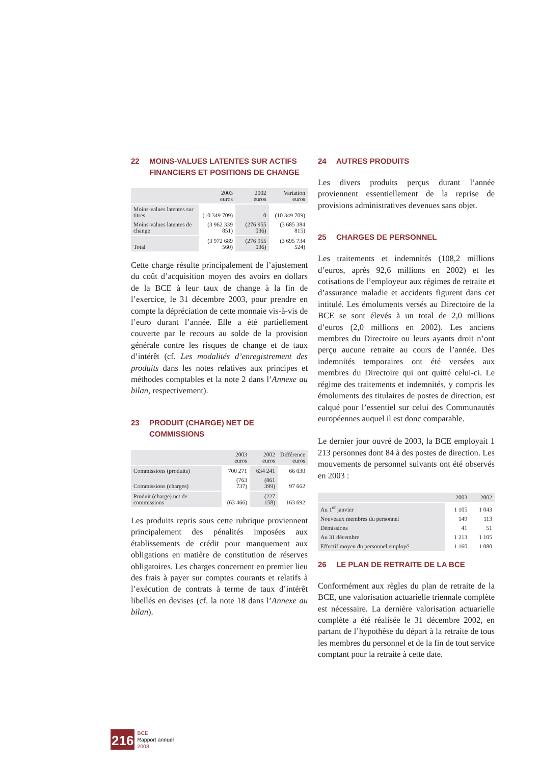22 MOINS-VALUES LATENTES SUR ACTIFS FINANCIERS ET POSITIONS DE CHANGE
| | 2003 euros | 2002 euros | Variation euros |
| --- | --- | --- | --- |
| Moins-values latentes sur titres | (10 349 709) | 0 | (10 349 709) |
| Moins-values latentes de change | (3 962 339 851) | (276 955 036) | (3 685 384 815) |
| Total | (3 972 689 560) | (276 955 036) | (3 695 734 524) |
Cette charge résulte principalement de l’ajustement du coût d’acquisition moyen des avoirs en dollars de la BCE à leur taux de change à la fin de l’exercice, le 31 décembre 2003, pour prendre en compte la dépréciation de cette monnaie vis-à-vis de l’euro durant l’année. Elle a été partiellement couverte par le recours au solde de la provision générale contre les risques de change et de taux d’intérêt (cf. Les modalités d’enregistrement des produits dans les notes relatives aux principes et méthodes comptables et la note 2 dans l’Annexe au bilan, respectivement).
23 PRODUIT (CHARGE) NET DE COMMISSIONS
| | 2003 euros | 2002 euros | Différence euros |
| --- | --- | --- | --- |
| Commissions (produits) | 700 271 | 634 241 | 66 030 |
| Commissions (charges) | (763 737) | (861 399) | 97 662 |
| Produit (charge) net de commissions | (63 466) | (227 158) | 163 692 |
Les produits repris sous cette rubrique proviennent principalement des pénalités imposées aux établissements de crédit pour manquement aux obligations en matière de constitution de réserves obligatoires. Les charges concernent en premier lieu des frais à payer sur comptes courants et relatifs à l’exécution de contrats à terme de taux d’intérêt libellés en devises (cf. la note 18 dans l’Annexe au bilan).
24 AUTRES PRODUITS
Les divers produits perçus durant l’année proviennent essentiellement de la reprise de provisions administratives devenues sans objet.
25 CHARGES DE PERSONNEL
Les traitements et indemnités (108,2 millions d’euros, après 92,6 millions en 2002) et les cotisations de l’employeur aux régimes de retraite et d’assurance maladie et accidents figurent dans cet intitulé. Les émoluments versés au Directoire de la BCE se sont élevés à un total de 2,0 millions d’euros (2,0 millions en 2002). Les anciens membres du Directoire ou leurs ayants droit n’ont perçu aucune retraite au cours de l’année. Des indemnités temporaires ont été versées aux membres du Directoire qui ont quitté celui-ci. Le régime des traitements et indemnités, y compris les émoluments des titulaires de postes de direction, est calqué pour l’essentiel sur celui des Communautés européennes auquel il est donc comparable.
Le dernier jour ouvré de 2003, la BCE employait 1 213 personnes dont 84 à des postes de direction. Les mouvements de personnel suivants ont été observés en 2003 :
| | 2003 | 2002 |
| --- | --- | --- |
| Au 1<sup>er</sup> janvier | 1 105 | 1 043 |
| Nouveaux membres du personnel | 149 | 113 |
| Démissions | 41 | 51 |
| Au 31 décembre | 1 213 | 1 105 |
| Effectif moyen du personnel employé | 1 160 | 1 080 |
26 LE PLAN DE RETRAITE DE LA BCE
Conformément aux règles du plan de retraite de la BCE, une valorisation actuarielle triennale complète est nécessaire. La dernière valorisation actuarielle complète a été réalisée le 31 décembre 2002, en partant de l’hypothèse du départ à la retraite de tous les membres du personnel et de la fin de tout service comptant pour la retraite à cette date.
216
BCE
Rapport annuel
2003